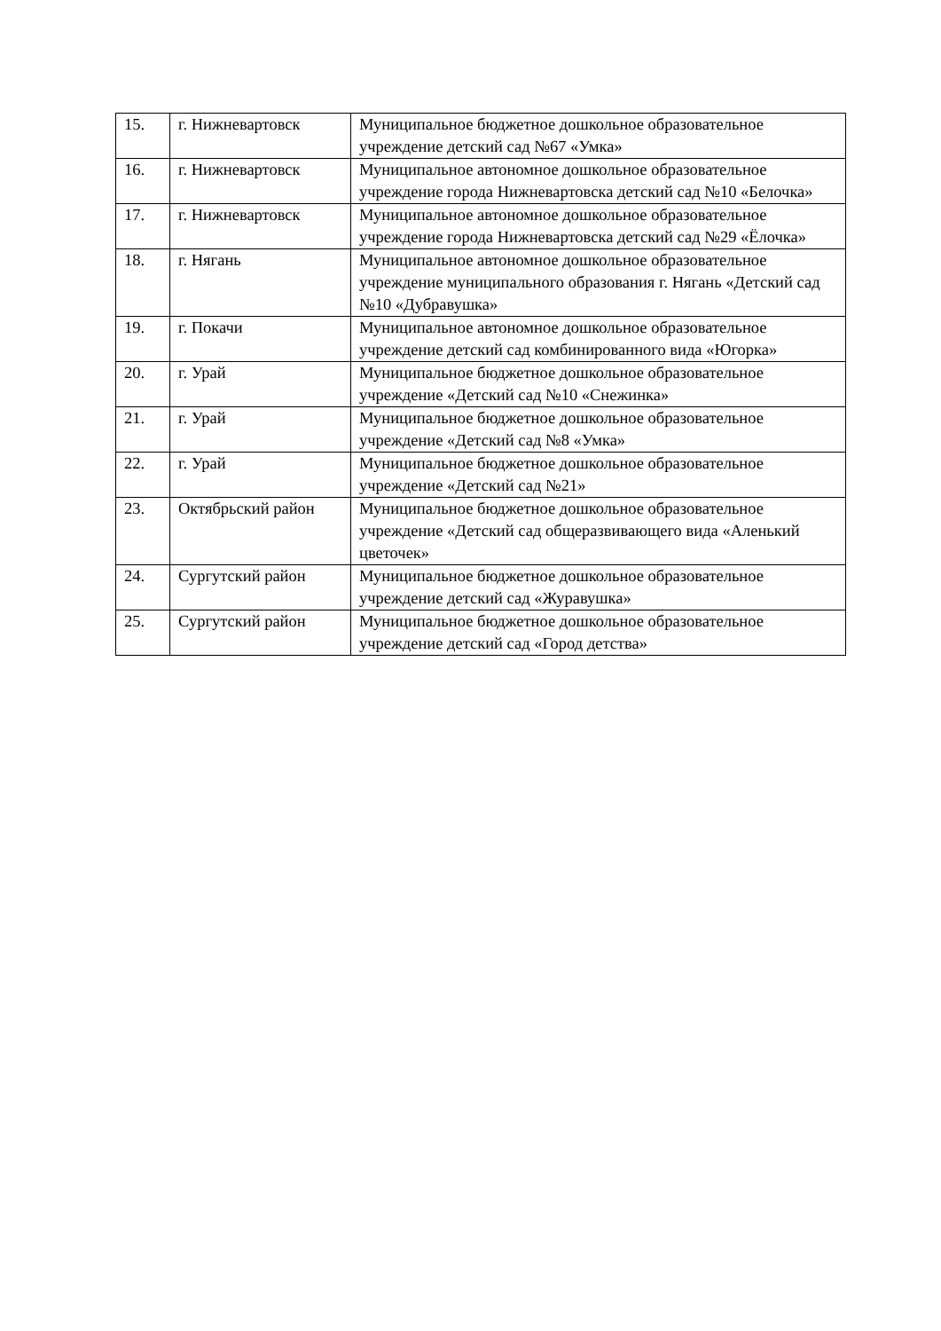| 15. | г. Нижневартовск | Муниципальное бюджетное дошкольное образовательное учреждение детский сад №67 «Умка» |
| 16. | г. Нижневартовск | Муниципальное автономное дошкольное образовательное учреждение города Нижневартовска детский сад №10 «Белочка» |
| 17. | г. Нижневартовск | Муниципальное автономное дошкольное образовательное учреждение города Нижневартовска детский сад №29 «Ёлочка» |
| 18. | г. Нягань | Муниципальное автономное дошкольное образовательное учреждение муниципального образования г. Нягань «Детский сад №10 «Дубравушка» |
| 19. | г. Покачи | Муниципальное автономное дошкольное образовательное учреждение детский сад комбинированного вида «Югорка» |
| 20. | г. Урай | Муниципальное бюджетное дошкольное образовательное учреждение «Детский сад №10 «Снежинка» |
| 21. | г. Урай | Муниципальное бюджетное дошкольное образовательное учреждение «Детский сад №8 «Умка» |
| 22. | г. Урай | Муниципальное бюджетное дошкольное образовательное учреждение «Детский сад №21» |
| 23. | Октябрьский район | Муниципальное бюджетное дошкольное образовательное учреждение «Детский сад общеразвивающего вида «Аленький цветочек» |
| 24. | Сургутский район | Муниципальное бюджетное дошкольное образовательное учреждение детский сад «Журавушка» |
| 25. | Сургутский район | Муниципальное бюджетное дошкольное образовательное учреждение детский сад «Город детства» |